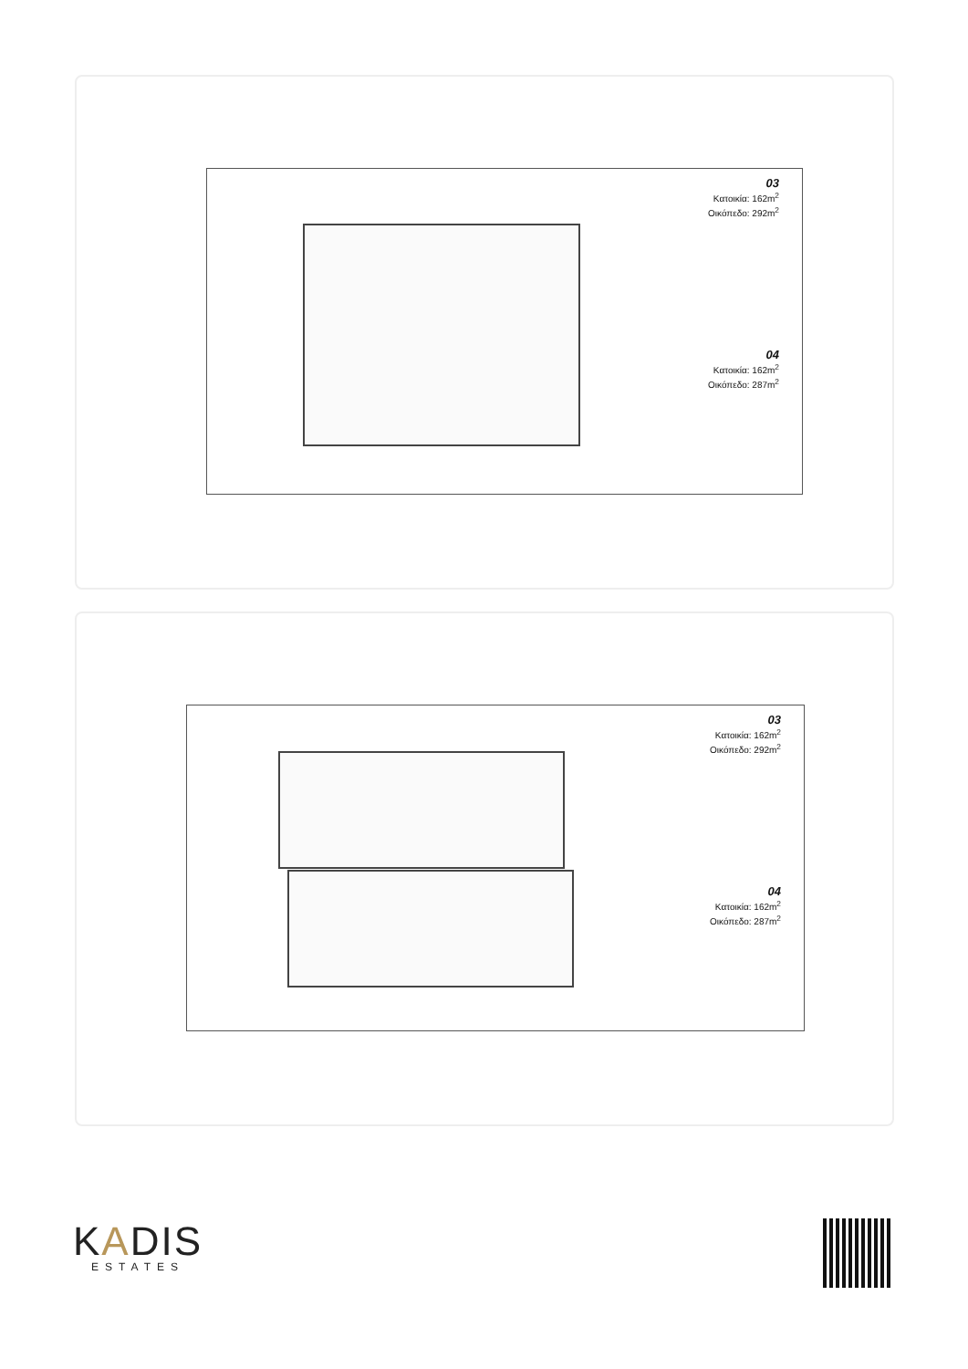03
Κατοικία: 162m<sup>2</sup>
Οικόπεδο: 292m<sup>2</sup>
04
Κατοικία: 162m<sup>2</sup>
Οικόπεδο: 287m<sup>2</sup>
03
Κατοικία: 162m<sup>2</sup>
Οικόπεδο: 292m<sup>2</sup>
04
Κατοικία: 162m<sup>2</sup>
Οικόπεδο: 287m<sup>2</sup>
KADIS
ESTATES